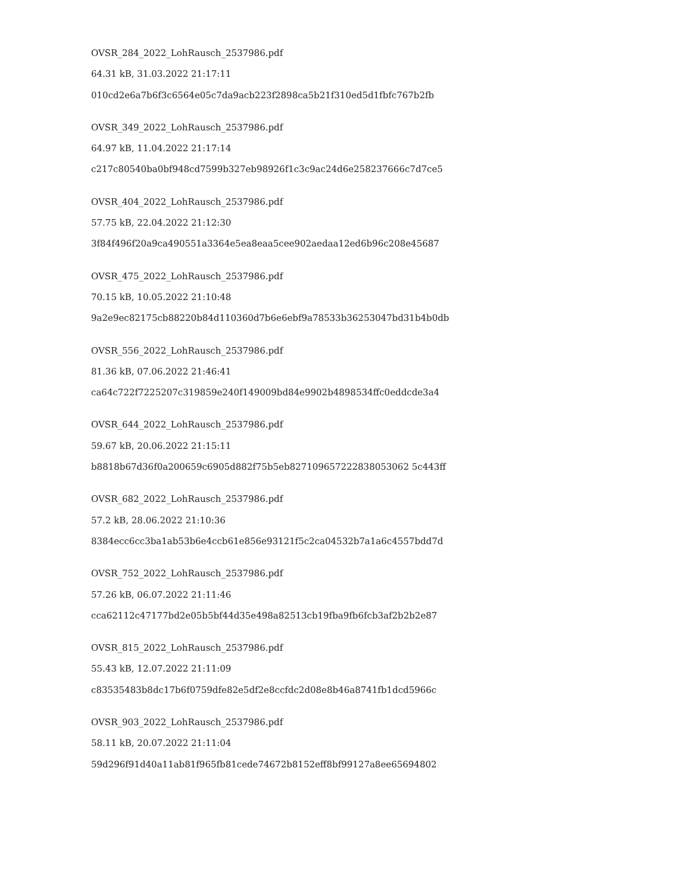OVSR_284_2022_LohRausch_2537986.pdf
64.31 kB, 31.03.2022 21:17:11
010cd2e6a7b6f3c6564e05c7da9acb223f2898ca5b21f310ed5d1fbfc767b2fb
OVSR_349_2022_LohRausch_2537986.pdf
64.97 kB, 11.04.2022 21:17:14
c217c80540ba0bf948cd7599b327eb98926f1c3c9ac24d6e258237666c7d7ce5
OVSR_404_2022_LohRausch_2537986.pdf
57.75 kB, 22.04.2022 21:12:30
3f84f496f20a9ca490551a3364e5ea8eaa5cee902aedaa12ed6b96c208e45687
OVSR_475_2022_LohRausch_2537986.pdf
70.15 kB, 10.05.2022 21:10:48
9a2e9ec82175cb88220b84d110360d7b6e6ebf9a78533b36253047bd31b4b0db
OVSR_556_2022_LohRausch_2537986.pdf
81.36 kB, 07.06.2022 21:46:41
ca64c722f7225207c319859e240f149009bd84e9902b4898534ffc0eddcde3a4
OVSR_644_2022_LohRausch_2537986.pdf
59.67 kB, 20.06.2022 21:15:11
b8818b67d36f0a200659c6905d882f75b5eb827109657222838053062 5c443ff
OVSR_682_2022_LohRausch_2537986.pdf
57.2 kB, 28.06.2022 21:10:36
8384ecc6cc3ba1ab53b6e4ccb61e856e93121f5c2ca04532b7a1a6c4557bdd7d
OVSR_752_2022_LohRausch_2537986.pdf
57.26 kB, 06.07.2022 21:11:46
cca62112c47177bd2e05b5bf44d35e498a82513cb19fba9fb6fcb3af2b2b2e87
OVSR_815_2022_LohRausch_2537986.pdf
55.43 kB, 12.07.2022 21:11:09
c83535483b8dc17b6f0759dfe82e5df2e8ccfdc2d08e8b46a8741fb1dcd5966c
OVSR_903_2022_LohRausch_2537986.pdf
58.11 kB, 20.07.2022 21:11:04
59d296f91d40a11ab81f965fb81cede74672b8152eff8bf99127a8ee65694802